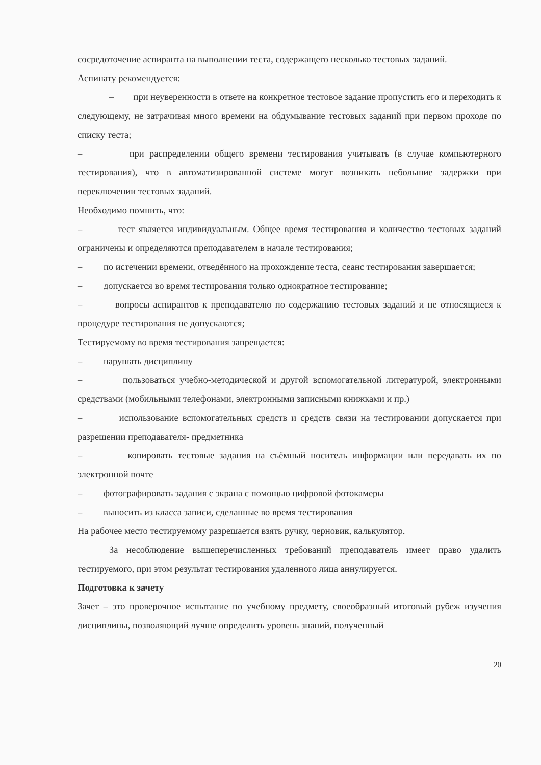сосредоточение аспиранта на выполнении теста, содержащего несколько тестовых заданий.
Аспинату рекомендуется:
– при неуверенности в ответе на конкретное тестовое задание пропустить его и переходить к следующему, не затрачивая много времени на обдумывание тестовых заданий при первом проходе по списку теста;
– при распределении общего времени тестирования учитывать (в случае компьютерного тестирования), что в автоматизированной системе могут возникать небольшие задержки при переключении тестовых заданий.
Необходимо помнить, что:
– тест является индивидуальным. Общее время тестирования и количество тестовых заданий ограничены и определяются преподавателем в начале тестирования;
– по истечении времени, отведённого на прохождение теста, сеанс тестирования завершается;
– допускается во время тестирования только однократное тестирование;
– вопросы аспирантов к преподавателю по содержанию тестовых заданий и не относящиеся к процедуре тестирования не допускаются;
Тестируемому во время тестирования запрещается:
– нарушать дисциплину
– пользоваться учебно-методической и другой вспомогательной литературой, электронными средствами (мобильными телефонами, электронными записными книжками и пр.)
– использование вспомогательных средств и средств связи на тестировании допускается при разрешении преподавателя- предметника
– копировать тестовые задания на съёмный носитель информации или передавать их по электронной почте
– фотографировать задания с экрана с помощью цифровой фотокамеры
– выносить из класса записи, сделанные во время тестирования
На рабочее место тестируемому разрешается взять ручку, черновик, калькулятор.
За несоблюдение вышеперечисленных требований преподаватель имеет право удалить тестируемого, при этом результат тестирования удаленного лица аннулируется.
Подготовка к зачету
Зачет – это проверочное испытание по учебному предмету, своеобразный итоговый рубеж изучения дисциплины, позволяющий лучше определить уровень знаний, полученный
20